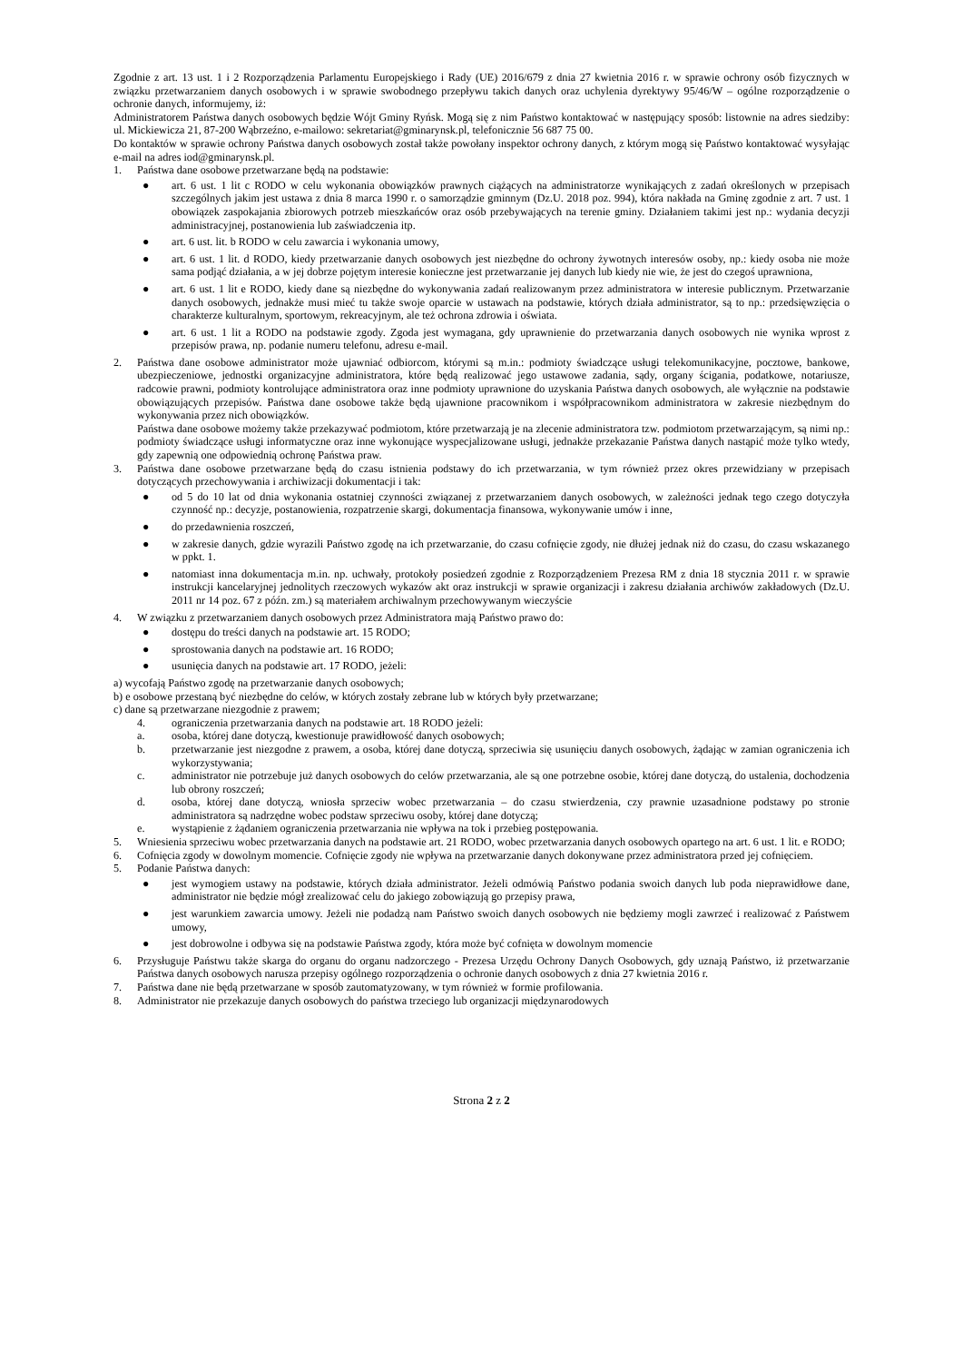Zgodnie z art. 13 ust. 1 i 2 Rozporządzenia Parlamentu Europejskiego i Rady (UE) 2016/679 z dnia 27 kwietnia 2016 r. w sprawie ochrony osób fizycznych w związku przetwarzaniem danych osobowych i w sprawie swobodnego przepływu takich danych oraz uchylenia dyrektywy 95/46/W – ogólne rozporządzenie o ochronie danych, informujemy, iż:
Administratorem Państwa danych osobowych będzie Wójt Gminy Ryńsk. Mogą się z nim Państwo kontaktować w następujący sposób: listownie na adres siedziby: ul. Mickiewicza 21, 87-200 Wąbrzeźno, e-mailowo: sekretariat@gminarynsk.pl, telefonicznie 56 687 75 00.
Do kontaktów w sprawie ochrony Państwa danych osobowych został także powołany inspektor ochrony danych, z którym mogą się Państwo kontaktować wysyłając e-mail na adres iod@gminarynsk.pl.
1. Państwa dane osobowe przetwarzane będą na podstawie:
● art. 6 ust. 1 lit c RODO w celu wykonania obowiązków prawnych ciążących na administratorze wynikających z zadań określonych w przepisach szczególnych jakim jest ustawa z dnia 8 marca 1990 r. o samorządzie gminnym (Dz.U. 2018 poz. 994), która nakłada na Gminę zgodnie z art. 7 ust. 1 obowiązek zaspokajania zbiorowych potrzeb mieszkańców oraz osób przebywających na terenie gminy. Działaniem takimi jest np.: wydania decyzji administracyjnej, postanowienia lub zaświadczenia itp.
● art. 6 ust. lit. b RODO w celu zawarcia i wykonania umowy,
● art. 6 ust. 1 lit. d RODO, kiedy przetwarzanie danych osobowych jest niezbędne do ochrony żywotnych interesów osoby, np.: kiedy osoba nie może sama podjąć działania, a w jej dobrze pojętym interesie konieczne jest przetwarzanie jej danych lub kiedy nie wie, że jest do czegoś uprawniona,
● art. 6 ust. 1 lit e RODO, kiedy dane są niezbędne do wykonywania zadań realizowanym przez administratora w interesie publicznym. Przetwarzanie danych osobowych, jednakże musi mieć tu także swoje oparcie w ustawach na podstawie, których działa administrator, są to np.: przedsięwzięcia o charakterze kulturalnym, sportowym, rekreacyjnym, ale też ochrona zdrowia i oświata.
● art. 6 ust. 1 lit a RODO na podstawie zgody. Zgoda jest wymagana, gdy uprawnienie do przetwarzania danych osobowych nie wynika wprost z przepisów prawa, np. podanie numeru telefonu, adresu e-mail.
2. Państwa dane osobowe administrator może ujawniać odbiorcom, którymi są m.in.: podmioty świadczące usługi telekomunikacyjne, pocztowe, bankowe, ubezpieczeniowe, jednostki organizacyjne administratora, które będą realizować jego ustawowe zadania, sądy, organy ścigania, podatkowe, notariusze, radcowie prawni, podmioty kontrolujące administratora oraz inne podmioty uprawnione do uzyskania Państwa danych osobowych, ale wyłącznie na podstawie obowiązujących przepisów. Państwa dane osobowe także będą ujawnione pracownikom i współpracownikom administratora w zakresie niezbędnym do wykonywania przez nich obowiązków.
Państwa dane osobowe możemy także przekazywać podmiotom, które przetwarzają je na zlecenie administratora tzw. podmiotom przetwarzającym, są nimi np.: podmioty świadczące usługi informatyczne oraz inne wykonujące wyspecjalizowane usługi, jednakże przekazanie Państwa danych nastąpić może tylko wtedy, gdy zapewnią one odpowiednią ochronę Państwa praw.
3. Państwa dane osobowe przetwarzane będą do czasu istnienia podstawy do ich przetwarzania, w tym również przez okres przewidziany w przepisach dotyczących przechowywania i archiwizacji dokumentacji i tak:
● od 5 do 10 lat od dnia wykonania ostatniej czynności związanej z przetwarzaniem danych osobowych, w zależności jednak tego czego dotyczyła czynność np.: decyzje, postanowienia, rozpatrzenie skargi, dokumentacja finansowa, wykonywanie umów i inne,
● do przedawnienia roszczeń,
● w zakresie danych, gdzie wyrazili Państwo zgodę na ich przetwarzanie, do czasu cofnięcie zgody, nie dłużej jednak niż do czasu, do czasu wskazanego w ppkt. 1.
● natomiast inna dokumentacja m.in. np. uchwały, protokoły posiedzeń zgodnie z Rozporządzeniem Prezesa RM z dnia 18 stycznia 2011 r. w sprawie instrukcji kancelaryjnej jednolitych rzeczowych wykazów akt oraz instrukcji w sprawie organizacji i zakresu działania archiwów zakładowych (Dz.U. 2011 nr 14 poz. 67 z późn. zm.) są materiałem archiwalnym przechowywanym wieczyście
4. W związku z przetwarzaniem danych osobowych przez Administratora mają Państwo prawo do:
● dostępu do treści danych na podstawie art. 15 RODO;
● sprostowania danych na podstawie art. 16 RODO;
● usunięcia danych na podstawie art. 17 RODO, jeżeli:
a) wycofają Państwo zgodę na przetwarzanie danych osobowych;
b) e osobowe przestaną być niezbędne do celów, w których zostały zebrane lub w których były przetwarzane;
c) dane są przetwarzane niezgodnie z prawem;
4. ograniczenia przetwarzania danych na podstawie art. 18 RODO jeżeli:
a. osoba, której dane dotyczą, kwestionuje prawidłowość danych osobowych;
b. przetwarzanie jest niezgodne z prawem, a osoba, której dane dotyczą, sprzeciwia się usunięciu danych osobowych, żądając w zamian ograniczenia ich wykorzystywania;
c. administrator nie potrzebuje już danych osobowych do celów przetwarzania, ale są one potrzebne osobie, której dane dotyczą, do ustalenia, dochodzenia lub obrony roszczeń;
d. osoba, której dane dotyczą, wniosła sprzeciw wobec przetwarzania – do czasu stwierdzenia, czy prawnie uzasadnione podstawy po stronie administratora są nadrzędne wobec podstaw sprzeciwu osoby, której dane dotyczą;
e. wystąpienie z żądaniem ograniczenia przetwarzania nie wpływa na tok i przebieg postępowania.
5. Wniesienia sprzeciwu wobec przetwarzania danych na podstawie art. 21 RODO, wobec przetwarzania danych osobowych opartego na art. 6 ust. 1 lit. e RODO;
6. Cofnięcia zgody w dowolnym momencie. Cofnięcie zgody nie wpływa na przetwarzanie danych dokonywane przez administratora przed jej cofnięciem.
5. Podanie Państwa danych:
● jest wymogiem ustawy na podstawie, których działa administrator. Jeżeli odmówią Państwo podania swoich danych lub poda nieprawidłowe dane, administrator nie będzie mógł zrealizować celu do jakiego zobowiązują go przepisy prawa,
● jest warunkiem zawarcia umowy. Jeżeli nie podadzą nam Państwo swoich danych osobowych nie będziemy mogli zawrzeć i realizować z Państwem umowy,
● jest dobrowolne i odbywa się na podstawie Państwa zgody, która może być cofnięta w dowolnym momencie
6. Przysługuje Państwu także skarga do organu do organu nadzorczego - Prezesa Urzędu Ochrony Danych Osobowych, gdy uznają Państwo, iż przetwarzanie Państwa danych osobowych narusza przepisy ogólnego rozporządzenia o ochronie danych osobowych z dnia 27 kwietnia 2016 r.
7. Państwa dane nie będą przetwarzane w sposób zautomatyzowany, w tym również w formie profilowania.
8. Administrator nie przekazuje danych osobowych do państwa trzeciego lub organizacji międzynarodowych
Strona 2 z 2